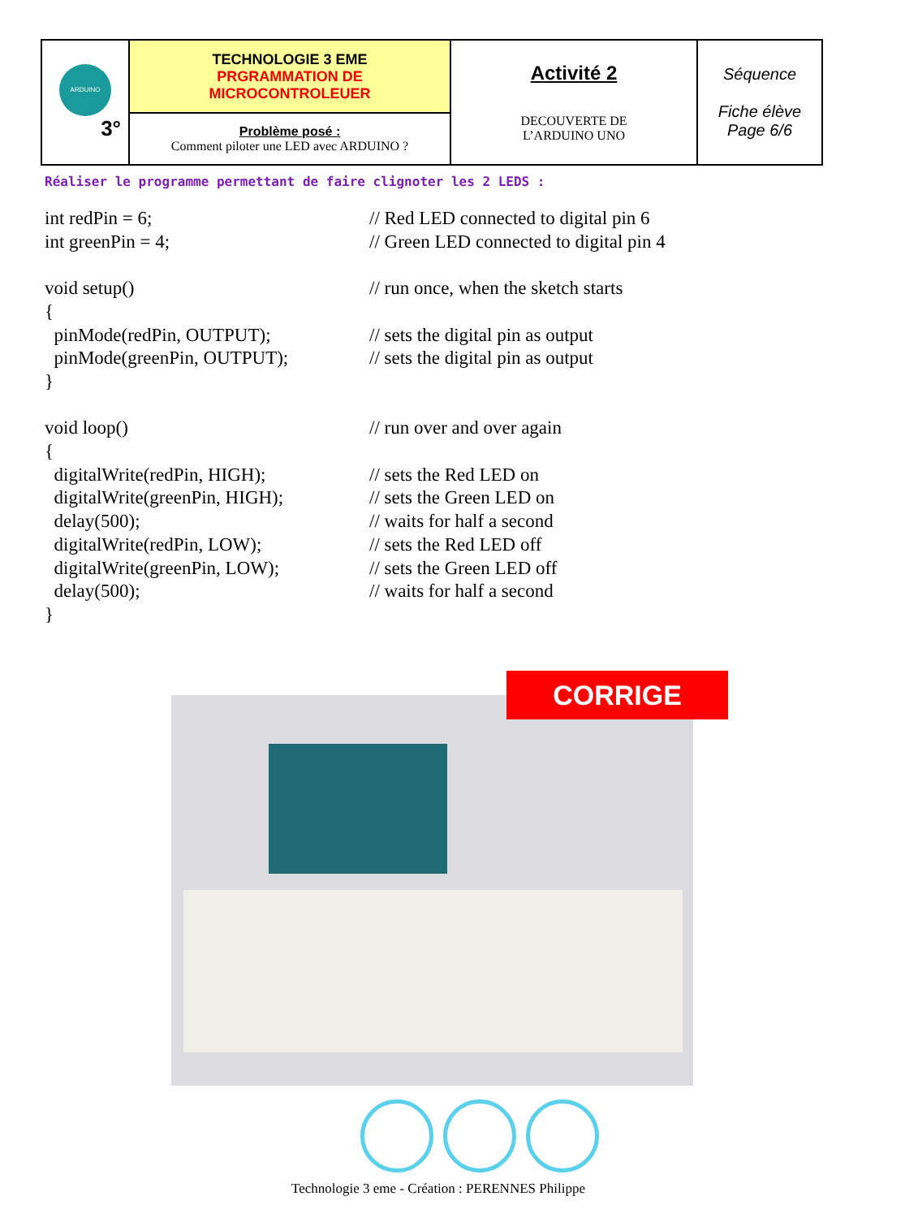| ARDUINO 3° | TECHNOLOGIE 3 EME PRGRAMMATION DE MICROCONTROLEUER | Activité 2 DECOUVERTE DE L’ARDUINO UNO | Séquence Fiche élève Page 6/6 |
| | Problème posé : Comment piloter une LED avec ARDUINO ? | | |
Réaliser le programme permettant de faire clignoter les 2 LEDS :
| int redPin = 6; | // Red LED connected to digital pin 6 |
| int greenPin = 4; | // Green LED connected to digital pin 4 |
| void setup() | // run once, when the sketch starts |
| { | |
| pinMode(redPin, OUTPUT); | // sets the digital pin as output |
| pinMode(greenPin, OUTPUT); | // sets the digital pin as output |
| } | |
| void loop() | // run over and over again |
| { | |
| digitalWrite(redPin, HIGH); | // sets the Red LED on |
| digitalWrite(greenPin, HIGH); | // sets the Green LED on |
| delay(500); | // waits for half a second |
| digitalWrite(redPin, LOW); | // sets the Red LED off |
| digitalWrite(greenPin, LOW); | // sets the Green LED off |
| delay(500); | // waits for half a second |
| } | |
CORRIGE
Technologie 3 eme - Création : PERENNES Philippe